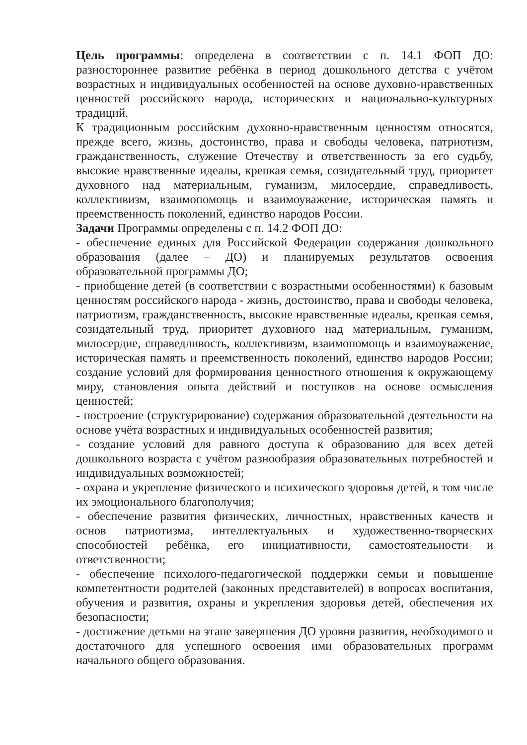Цель программы: определена в соответствии с п. 14.1 ФОП ДО: разностороннее развитие ребёнка в период дошкольного детства с учётом возрастных и индивидуальных особенностей на основе духовно-нравственных ценностей российского народа, исторических и национально-культурных традиций.
К традиционным российским духовно-нравственным ценностям относятся, прежде всего, жизнь, достоинство, права и свободы человека, патриотизм, гражданственность, служение Отечеству и ответственность за его судьбу, высокие нравственные идеалы, крепкая семья, созидательный труд, приоритет духовного над материальным, гуманизм, милосердие, справедливость, коллективизм, взаимопомощь и взаимоуважение, историческая память и преемственность поколений, единство народов России.
Задачи Программы определены с п. 14.2 ФОП ДО:
- обеспечение единых для Российской Федерации содержания дошкольного образования (далее – ДО) и планируемых результатов освоения образовательной программы ДО;
- приобщение детей (в соответствии с возрастными особенностями) к базовым ценностям российского народа - жизнь, достоинство, права и свободы человека, патриотизм, гражданственность, высокие нравственные идеалы, крепкая семья, созидательный труд, приоритет духовного над материальным, гуманизм, милосердие, справедливость, коллективизм, взаимопомощь и взаимоуважение, историческая память и преемственность поколений, единство народов России; создание условий для формирования ценностного отношения к окружающему миру, становления опыта действий и поступков на основе осмысления ценностей;
- построение (структурирование) содержания образовательной деятельности на основе учёта возрастных и индивидуальных особенностей развития;
- создание условий для равного доступа к образованию для всех детей дошкольного возраста с учётом разнообразия образовательных потребностей и индивидуальных возможностей;
- охрана и укрепление физического и психического здоровья детей, в том числе их эмоционального благополучия;
- обеспечение развития физических, личностных, нравственных качеств и основ патриотизма, интеллектуальных и художественно-творческих способностей ребёнка, его инициативности, самостоятельности и ответственности;
- обеспечение психолого-педагогической поддержки семьи и повышение компетентности родителей (законных представителей) в вопросах воспитания, обучения и развития, охраны и укрепления здоровья детей, обеспечения их безопасности;
- достижение детьми на этапе завершения ДО уровня развития, необходимого и достаточного для успешного освоения ими образовательных программ начального общего образования.